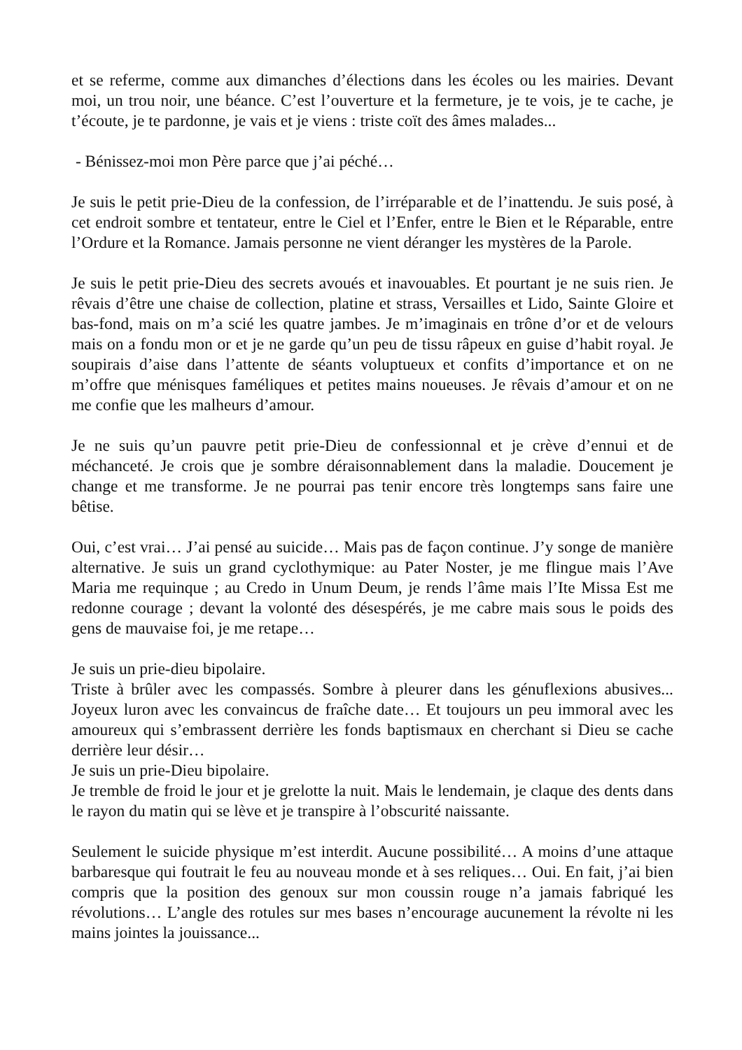et se referme, comme aux dimanches d’élections dans les écoles ou les mairies. Devant moi, un trou noir, une béance. C’est l’ouverture et la fermeture, je te vois, je te cache, je t’écoute, je te pardonne, je vais et je viens : triste coït des âmes malades...
- Bénissez-moi mon Père parce que j’ai péché…
Je suis le petit prie-Dieu de la confession, de l’irréparable et de l’inattendu. Je suis posé, à cet endroit sombre et tentateur, entre le Ciel et l’Enfer, entre le Bien et le Réparable, entre l’Ordure et la Romance. Jamais personne ne vient déranger les mystères de la Parole.
Je suis le petit prie-Dieu des secrets avoués et inavouables. Et pourtant je ne suis rien. Je rêvais d’être une chaise de collection, platine et strass, Versailles et Lido, Sainte Gloire et bas-fond, mais on m’a scié les quatre jambes. Je m’imaginais en trône d’or et de velours mais on a fondu mon or et je ne garde qu’un peu de tissu râpeux en guise d’habit royal. Je soupirais d’aise dans l’attente de séants voluptueux et confits d’importance et on ne m’offre que ménisques faméliques et petites mains noueuses. Je rêvais d’amour et on ne me confie que les malheurs d’amour.
Je ne suis qu’un pauvre petit prie-Dieu de confessionnal et je crève d’ennui et de méchanceté. Je crois que je sombre déraisonnablement dans la maladie. Doucement je change et me transforme. Je ne pourrai pas tenir encore très longtemps sans faire une bêtise.
Oui, c’est vrai… J’ai pensé au suicide… Mais pas de façon continue. J’y songe de manière alternative. Je suis un grand cyclothymique: au Pater Noster, je me flingue mais l’Ave Maria me requinque ; au Credo in Unum Deum, je rends l’âme mais l’Ite Missa Est me redonne courage ; devant la volonté des désespérés, je me cabre mais sous le poids des gens de mauvaise foi, je me retape…
Je suis un prie-dieu bipolaire.
Triste à brûler avec les compassés. Sombre à pleurer dans les génuflexions abusives... Joyeux luron avec les convaincus de fraîche date… Et toujours un peu immoral avec les amoureux qui s’embrassent derrière les fonds baptismaux en cherchant si Dieu se cache derrière leur désir…
Je suis un prie-Dieu bipolaire.
Je tremble de froid le jour et je grelotte la nuit. Mais le lendemain, je claque des dents dans le rayon du matin qui se lève et je transpire à l’obscurité naissante.
Seulement le suicide physique m’est interdit. Aucune possibilité… A moins d’une attaque barbaresque qui foutrait le feu au nouveau monde et à ses reliques… Oui. En fait, j’ai bien compris que la position des genoux sur mon coussin rouge n’a jamais fabriqué les révolutions… L’angle des rotules sur mes bases n’encourage aucunement la révolte ni les mains jointes la jouissance...